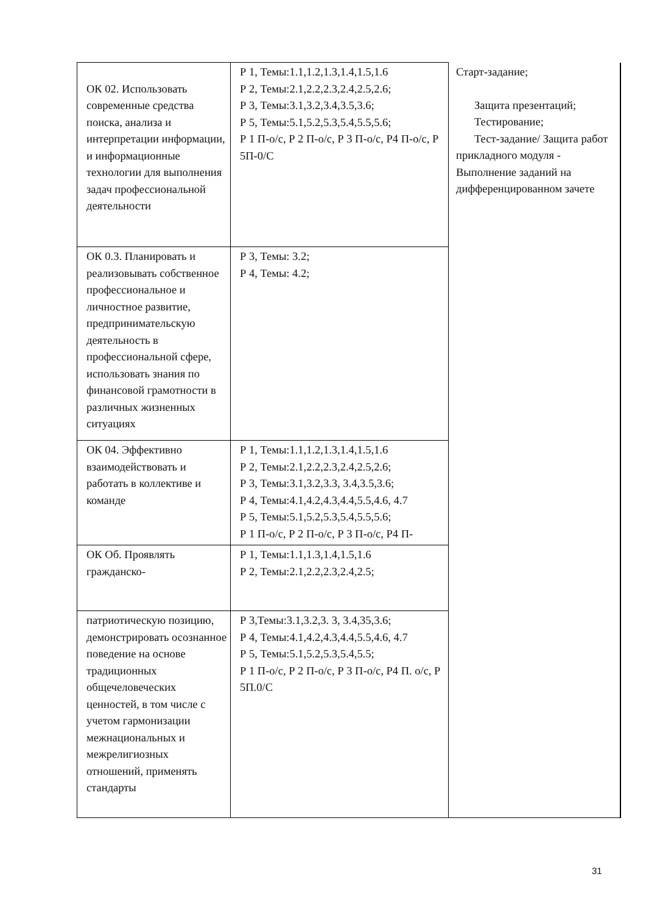| ОК 02. Использовать современные средства поиска, анализа и интерпретации информации, и информационные технологии для выполнения задач профессиональной деятельности | Р 1, Темы:1.1,1.2,1.3,1.4,1.5,1.6 Р 2, Темы:2.1,2.2,2.3,2.4,2.5,2.6; Р 3, Темы:3.1,3.2,3.4,3.5,3.6; Р 5, Темы:5.1,5.2,5.3,5.4,5.5,5.6; Р 1 П-о/с, Р 2 П-о/с, Р 3 П-о/с, Р4 П-о/с, Р 5П-0/С | Старт-задание; Защита презентаций; Тестирование; Тест-задание/ Защита работ прикладного модуля - Выполнение заданий на дифференцированном зачете |
| ОК 0.3. Планировать и реализовывать собственное профессиональное и личностное развитие, предпринимательскую деятельность в профессиональной сфере, использовать знания по финансовой грамотности в различных жизненных ситуациях | Р 3, Темы: 3.2; Р 4, Темы: 4.2; | |
| ОК 04. Эффективно взаимодействовать и работать в коллективе и команде | Р 1, Темы:1.1,1.2,1.3,1.4,1.5,1.6 Р 2, Темы:2.1,2.2,2.3,2.4,2.5,2.6; Р 3, Темы:3.1,3.2,3.3, 3.4,3.5,3.6; Р 4, Темы:4.1,4.2,4.3,4.4,5.5,4.6, 4.7 Р 5, Темы:5.1,5.2,5.3,5.4,5.5,5.6; Р 1 П-о/с, Р 2 П-о/с, Р 3 П-о/с, Р4 П- | |
| ОК Об. Проявлять гражданско- | Р 1, Темы:1.1,1.3,1.4,1.5,1.6 Р 2, Темы:2.1,2.2,2.3,2.4,2.5; | |
| патриотическую позицию, демонстрировать осознанное поведение на основе традиционных общечеловеческих ценностей, в том числе с учетом гармонизации межнациональных и межрелигиозных отношений, применять стандарты | Р 3,Темы:3.1,3.2,3. 3, 3.4,35,3.6; Р 4, Темы:4.1,4.2,4.3,4.4,5.5,4.6, 4.7 Р 5, Темы:5.1,5.2,5.3,5.4,5.5; Р 1 П-о/с, Р 2 П-о/с, Р 3 П-о/с, Р4 П. о/с, Р 5П.0/С | |
31